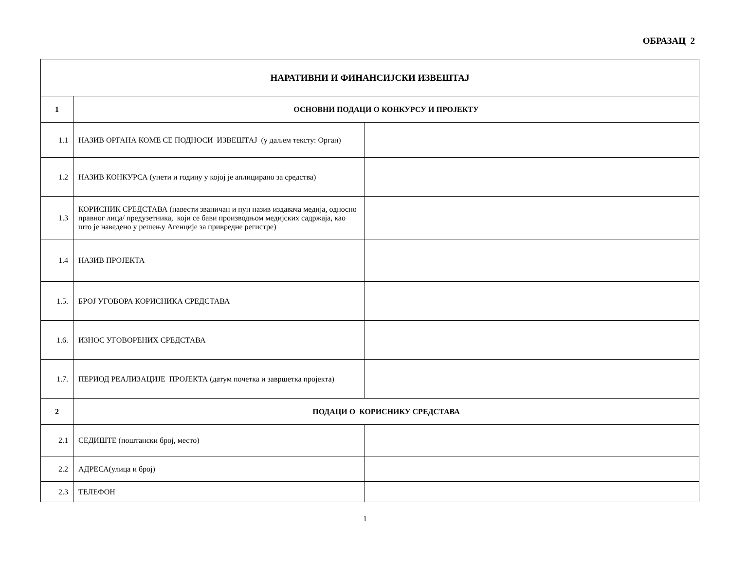ОБРАЗАЦ 2
| НАРАТИВНИ И ФИНАНСИЈСКИ ИЗВЕШТАЈ | | |
| --- | --- | --- |
| 1 | ОСНОВНИ ПОДАЦИ О КОНКУРСУ И ПРОЈЕКТУ | |
| 1.1 | НАЗИВ ОРГАНА КОМЕ СЕ ПОДНОСИ ИЗВЕШТАЈ (у даљем тексту: Орган) | |
| 1.2 | НАЗИВ КОНКУРСА (унети и годину у којој је аплицирано за средства) | |
| 1.3 | КОРИСНИК СРЕДСТАВА (навести званичан и пун назив издавача медија, односно правног лица/ предузетника, који се бави производњом медијских садржаја, као што је наведено у решењу Агенције за привредне регистре) | |
| 1.4 | НАЗИВ ПРОЈЕКТА | |
| 1.5. | БРОЈ УГОВОРА КОРИСНИКА СРЕДСТАВА | |
| 1.6. | ИЗНОС УГОВОРЕНИХ СРЕДСТАВА | |
| 1.7. | ПЕРИОД РЕАЛИЗАЦИЈЕ ПРОЈЕКТА (датум почетка и завршетка пројекта) | |
| 2 | ПОДАЦИ О КОРИСНИКУ СРЕДСТАВА | |
| 2.1 | СЕДИШТЕ (поштански број, место) | |
| 2.2 | АДРЕСА(улица и број) | |
| 2.3 | ТЕЛЕФОН | |
1